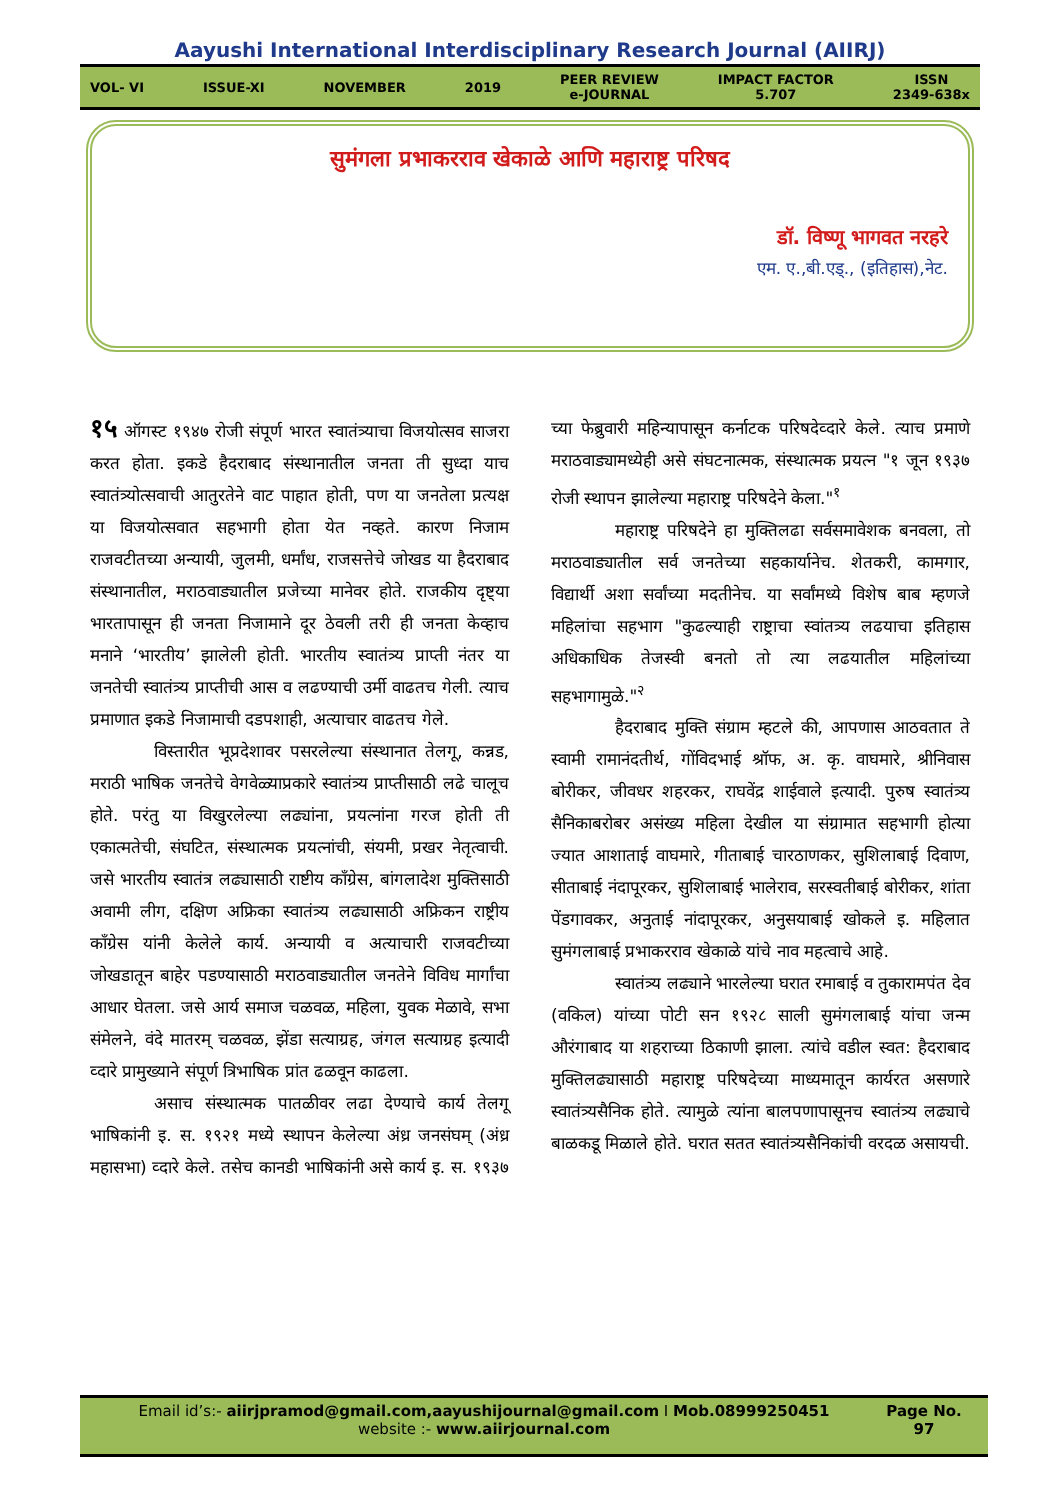Aayushi International Interdisciplinary Research Journal (AIIRJ)
VOL- VI ISSUE-XI NOVEMBER 2019
PEER REVIEW
e-JOURNAL
IMPACT FACTOR
5.707
ISSN
2349-638x
सुमंगला प्रभाकरराव खेकाळे आणि महाराष्ट्र परिषद
डॉ. विष्णू भागवत नरहरे
एम. ए.,बी.एड्., (इतिहास),नेट.
१५ ऑगस्ट १९४७ रोजी संपूर्ण भारत स्वातंत्र्याचा विजयोत्सव साजरा करत होता. इकडे हैदराबाद संस्थानातील जनता ती सुध्दा याच स्वातंत्र्योत्सवाची आतुरतेने वाट पाहात होती, पण या जनतेला प्रत्यक्ष या विजयोत्सवात सहभागी होता येत नव्हते. कारण निजाम राजवटीतच्या अन्यायी, जुलमी, धर्मांध, राजसत्तेचे जोखड या हैदराबाद संस्थानातील, मराठवाड्यातील प्रजेच्या मानेवर होते. राजकीय दृष्ट्या भारतापासून ही जनता निजामाने दूर ठेवली तरी ही जनता केव्हाच मनाने ‘भारतीय’ झालेली होती. भारतीय स्वातंत्र्य प्राप्ती नंतर या जनतेची स्वातंत्र्य प्राप्तीची आस व लढण्याची उर्मी वाढतच गेली. त्याच प्रमाणात इकडे निजामाची दडपशाही, अत्याचार वाढतच गेले.
विस्तारीत भूप्रदेशावर पसरलेल्या संस्थानात तेलगू, कन्नड, मराठी भाषिक जनतेचे वेगवेळ्याप्रकारे स्वातंत्र्य प्राप्तीसाठी लढे चालूच होते. परंतु या विखुरलेल्या लढ्यांना, प्रयत्नांना गरज होती ती एकात्मतेची, संघटित, संस्थात्मक प्रयत्नांची, संयमी, प्रखर नेतृत्वाची. जसे भारतीय स्वातंत्र लढ्यासाठी राष्टीय कॉंग्रेस, बांगलादेश मुक्तिसाठी अवामी लीग, दक्षिण अफ्रिका स्वातंत्र्य लढ्यासाठी अफ्रिकन राष्ट्रीय कॉंग्रेस यांनी केलेले कार्य. अन्यायी व अत्याचारी राजवटीच्या जोखडातून बाहेर पडण्यासाठी मराठवाड्यातील जनतेने विविध मार्गांचा आधार घेतला. जसे आर्य समाज चळवळ, महिला, युवक मेळावे, सभा संमेलने, वंदे मातरम् चळवळ, झेंडा सत्याग्रह, जंगल सत्याग्रह इत्यादी व्दारे प्रामुख्याने संपूर्ण त्रिभाषिक प्रांत ढळवून काढला.
असाच संस्थात्मक पातळीवर लढा देण्याचे कार्य तेलगू भाषिकांनी इ. स. १९२१ मध्ये स्थापन केलेल्या अंध्र जनसंघम् (अंध्र महासभा) व्दारे केले. तसेच कानडी भाषिकांनी असे कार्य इ. स. १९३७ च्या फेब्रुवारी महिन्यापासून कर्नाटक परिषदेव्दारे केले. त्याच प्रमाणे मराठवाड्यामध्येही असे संघटनात्मक, संस्थात्मक प्रयत्न "१ जून १९३७ रोजी स्थापन झालेल्या महाराष्ट्र परिषदेने केला."<sup>१</sup>
महाराष्ट्र परिषदेने हा मुक्तिलढा सर्वसमावेशक बनवला, तो मराठवाड्यातील सर्व जनतेच्या सहकार्यानेच. शेतकरी, कामगार, विद्यार्थी अशा सर्वांच्या मदतीनेच. या सर्वांमध्ये विशेष बाब म्हणजे महिलांचा सहभाग "कुढल्याही राष्ट्राचा स्वांतत्र्य लढयाचा इतिहास अधिकाधिक तेजस्वी बनतो तो त्या लढयातील महिलांच्या सहभागामुळे."<sup>२</sup>
हैदराबाद मुक्ति संग्राम म्हटले की, आपणास आठवतात ते स्वामी रामानंदतीर्थ, गोंविदभाई श्रॉफ, अ. कृ. वाघमारे, श्रीनिवास बोरीकर, जीवधर शहरकर, राघवेंद्र शाईवाले इत्यादी. पुरुष स्वातंत्र्य सैनिकाबरोबर असंख्य महिला देखील या संग्रामात सहभागी होत्या ज्यात आशाताई वाघमारे, गीताबाई चारठाणकर, सुशिलाबाई दिवाण, सीताबाई नंदापूरकर, सुशिलाबाई भालेराव, सरस्वतीबाई बोरीकर, शांता पेंडगावकर, अनुताई नांदापूरकर, अनुसयाबाई खोकले इ. महिलात सुमंगलाबाई प्रभाकरराव खेकाळे यांचे नाव महत्वाचे आहे.
स्वातंत्र्य लढ्याने भारलेल्या घरात रमाबाई व तुकारामपंत देव (वकिल) यांच्या पोटी सन १९२८ साली सुमंगलाबाई यांचा जन्म औरंगाबाद या शहराच्या ठिकाणी झाला. त्यांचे वडील स्वत: हैदराबाद मुक्तिलढ्यासाठी महाराष्ट्र परिषदेच्या माध्यमातून कार्यरत असणारे स्वातंत्र्यसैनिक होते. त्यामुळे त्यांना बालपणापासूनच स्वातंत्र्य लढ्याचे बाळकडू मिळाले होते. घरात सतत स्वातंत्र्यसैनिकांची वरदळ असायची.
Email id’s:- aiirjpramod@gmail.com,aayushijournal@gmail.com I Mob.08999250451
website :- www.aiirjournal.com
Page No.
97